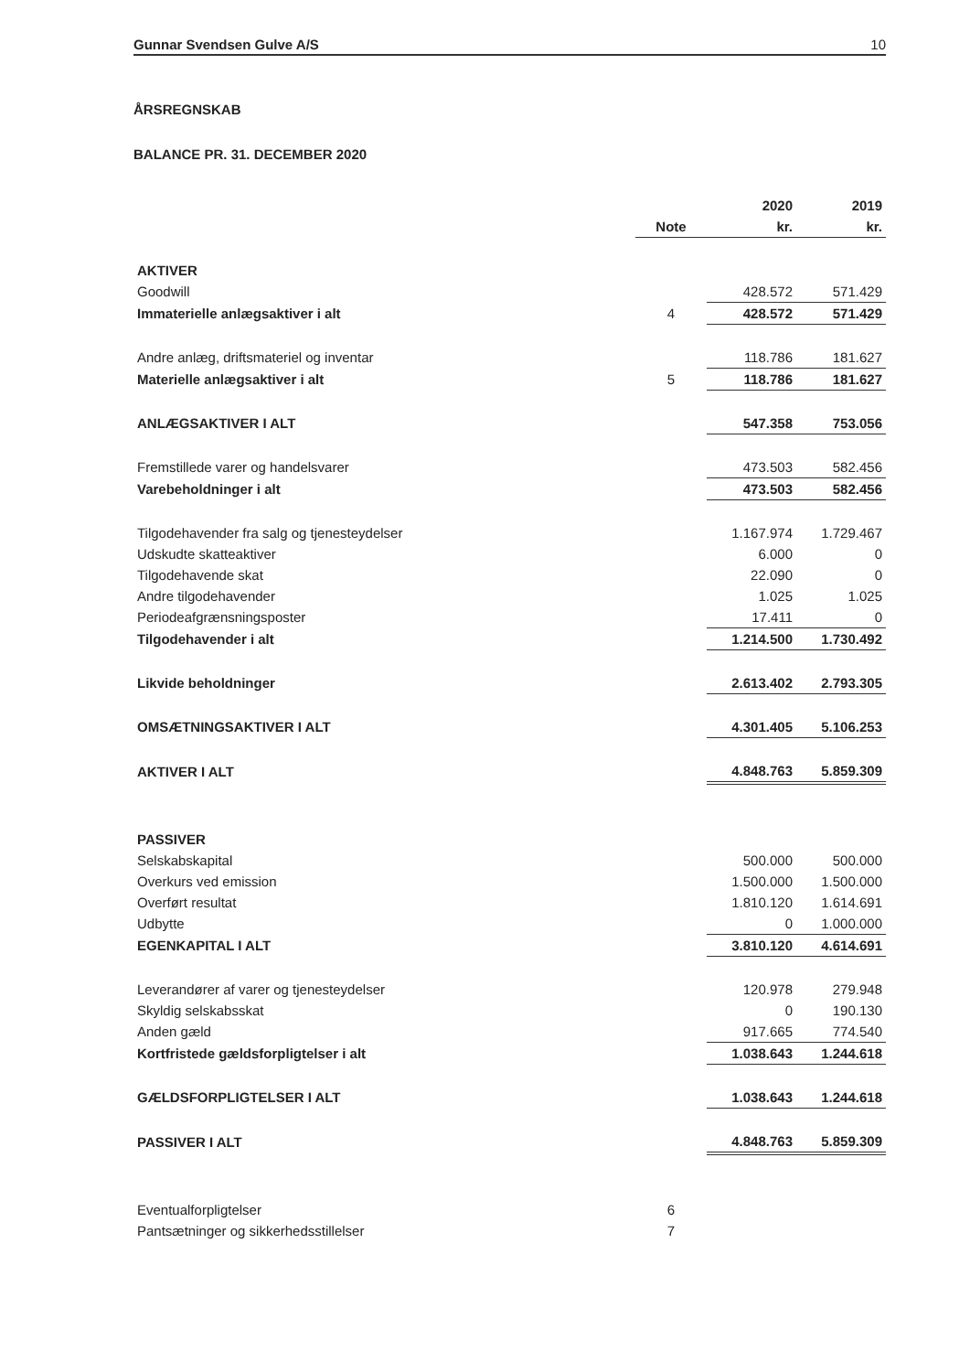Gunnar Svendsen Gulve A/S 10
ÅRSREGNSKAB
BALANCE PR. 31. DECEMBER 2020
| | | 2020 | 2019 |
| --- | --- | --- | --- |
| | Note | kr. | kr. |
| AKTIVER | | | |
| Goodwill | | 428.572 | 571.429 |
| Immaterielle anlægsaktiver i alt | 4 | 428.572 | 571.429 |
| Andre anlæg, driftsmateriel og inventar | | 118.786 | 181.627 |
| Materielle anlægsaktiver i alt | 5 | 118.786 | 181.627 |
| ANLÆGSAKTIVER I ALT | | 547.358 | 753.056 |
| Fremstillede varer og handelsvarer | | 473.503 | 582.456 |
| Varebeholdninger i alt | | 473.503 | 582.456 |
| Tilgodehavender fra salg og tjenesteydelser | | 1.167.974 | 1.729.467 |
| Udskudte skatteaktiver | | 6.000 | 0 |
| Tilgodehavende skat | | 22.090 | 0 |
| Andre tilgodehavender | | 1.025 | 1.025 |
| Periodeafgrænsningsposter | | 17.411 | 0 |
| Tilgodehavender i alt | | 1.214.500 | 1.730.492 |
| Likvide beholdninger | | 2.613.402 | 2.793.305 |
| OMSÆTNINGSAKTIVER I ALT | | 4.301.405 | 5.106.253 |
| AKTIVER I ALT | | 4.848.763 | 5.859.309 |
| PASSIVER | | | |
| Selskabskapital | | 500.000 | 500.000 |
| Overkurs ved emission | | 1.500.000 | 1.500.000 |
| Overført resultat | | 1.810.120 | 1.614.691 |
| Udbytte | | 0 | 1.000.000 |
| EGENKAPITAL I ALT | | 3.810.120 | 4.614.691 |
| Leverandører af varer og tjenesteydelser | | 120.978 | 279.948 |
| Skyldig selskabsskat | | 0 | 190.130 |
| Anden gæld | | 917.665 | 774.540 |
| Kortfristede gældsforpligtelser i alt | | 1.038.643 | 1.244.618 |
| GÆLDSFORPLIGTELSER I ALT | | 1.038.643 | 1.244.618 |
| PASSIVER I ALT | | 4.848.763 | 5.859.309 |
| Eventualforpligtelser | 6 | | |
| Pantsætninger og sikkerhedsstillelser | 7 | | |